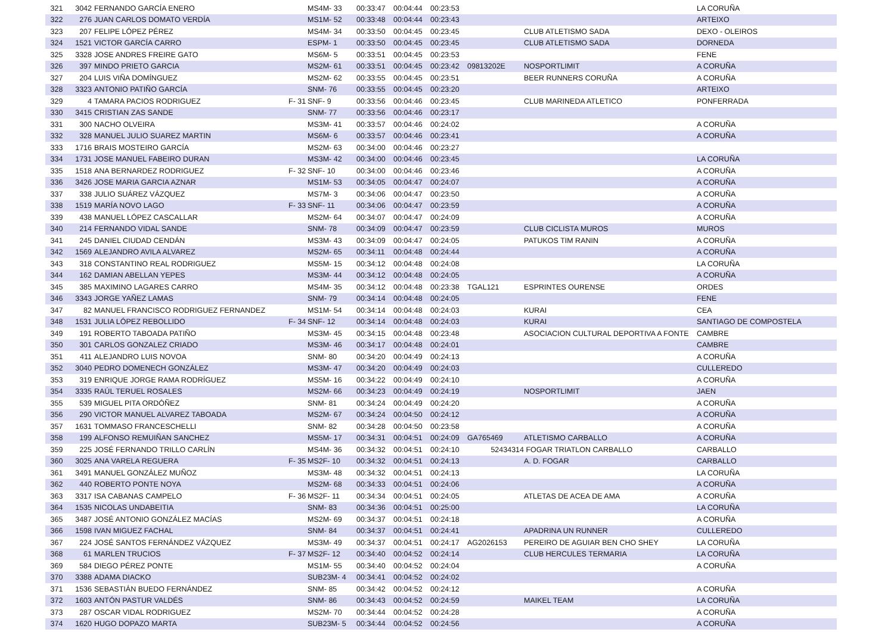| 321 | 3042 | FERNANDO GARCÍA ENERO | | MS4M- 33 | 00:33:47 | 00:04:44 | 00:23:53 | | | LA CORUÑA |
| 322 | 276 | JUAN CARLOS DOMATO VERDÍA | | MS1M- 52 | 00:33:48 | 00:04:44 | 00:23:43 | | | ARTEIXO |
| 323 | 207 | FELIPE LÓPEZ PÉREZ | | MS4M- 34 | 00:33:50 | 00:04:45 | 00:23:45 | | CLUB ATLETISMO SADA | DEXO - OLEIROS |
| 324 | 1521 | VICTOR GARCÍA CARRO | | ESPM- 1 | 00:33:50 | 00:04:45 | 00:23:45 | | CLUB ATLETISMO SADA | DORNEDA |
| 325 | 3328 | JOSE ANDRES FREIRE GATO | | MS6M- 5 | 00:33:51 | 00:04:45 | 00:23:53 | | | FENE |
| 326 | 397 | MINDO PRIETO GARCIA | | MS2M- 61 | 00:33:51 | 00:04:45 | 00:23:42 | 09813202E | NOSPORTLIMIT | A CORUÑA |
| 327 | 204 | LUIS VIÑA DOMÍNGUEZ | | MS2M- 62 | 00:33:55 | 00:04:45 | 00:23:51 | | BEER RUNNERS CORUÑA | A CORUÑA |
| 328 | 3323 | ANTONIO PATIÑO GARCÍA | | SNM- 76 | 00:33:55 | 00:04:45 | 00:23:20 | | | ARTEIXO |
| 329 | 4 | TAMARA PACIOS RODRIGUEZ | F- 31 | SNF- 9 | 00:33:56 | 00:04:46 | 00:23:45 | | CLUB MARINEDA ATLETICO | PONFERRADA |
| 330 | 3415 | CRISTIAN ZAS SANDE | | SNM- 77 | 00:33:56 | 00:04:46 | 00:23:17 | | | |
| 331 | 300 | NACHO OLVEIRA | | MS3M- 41 | 00:33:57 | 00:04:46 | 00:24:02 | | | A CORUÑA |
| 332 | 328 | MANUEL JULIO SUAREZ MARTIN | | MS6M- 6 | 00:33:57 | 00:04:46 | 00:23:41 | | | A CORUÑA |
| 333 | 1716 | BRAIS MOSTEIRO GARCÍA | | MS2M- 63 | 00:34:00 | 00:04:46 | 00:23:27 | | | |
| 334 | 1731 | JOSE MANUEL FABEIRO DURAN | | MS3M- 42 | 00:34:00 | 00:04:46 | 00:23:45 | | | LA CORUÑA |
| 335 | 1518 | ANA BERNARDEZ RODRIGUEZ | F- 32 | SNF- 10 | 00:34:00 | 00:04:46 | 00:23:46 | | | A CORUÑA |
| 336 | 3426 | JOSE MARIA GARCIA AZNAR | | MS1M- 53 | 00:34:05 | 00:04:47 | 00:24:07 | | | A CORUÑA |
| 337 | 338 | JULIO SUÁREZ VÁZQUEZ | | MS7M- 3 | 00:34:06 | 00:04:47 | 00:23:50 | | | A CORUÑA |
| 338 | 1519 | MARÍA NOVO LAGO | F- 33 | SNF- 11 | 00:34:06 | 00:04:47 | 00:23:59 | | | A CORUÑA |
| 339 | 438 | MANUEL LÓPEZ CASCALLAR | | MS2M- 64 | 00:34:07 | 00:04:47 | 00:24:09 | | | A CORUÑA |
| 340 | 214 | FERNANDO VIDAL SANDE | | SNM- 78 | 00:34:09 | 00:04:47 | 00:23:59 | | CLUB CICLISTA MUROS | MUROS |
| 341 | 245 | DANIEL CIUDAD CENDÁN | | MS3M- 43 | 00:34:09 | 00:04:47 | 00:24:05 | | PATUKOS TIM RANIN | A CORUÑA |
| 342 | 1569 | ALEJANDRO AVILA ALVAREZ | | MS2M- 65 | 00:34:11 | 00:04:48 | 00:24:44 | | | A CORUÑA |
| 343 | 318 | CONSTANTINO REAL RODRIGUEZ | | MS5M- 15 | 00:34:12 | 00:04:48 | 00:24:08 | | | LA CORUÑA |
| 344 | 162 | DAMIAN ABELLAN YEPES | | MS3M- 44 | 00:34:12 | 00:04:48 | 00:24:05 | | | A CORUÑA |
| 345 | 385 | MAXIMINO LAGARES CARRO | | MS4M- 35 | 00:34:12 | 00:04:48 | 00:23:38 | TGAL121 | ESPRINTES OURENSE | ORDES |
| 346 | 3343 | JORGE YAÑEZ LAMAS | | SNM- 79 | 00:34:14 | 00:04:48 | 00:24:05 | | | FENE |
| 347 | 82 | MANUEL FRANCISCO RODRIGUEZ FERNANDEZ | | MS1M- 54 | 00:34:14 | 00:04:48 | 00:24:03 | | KURAI | CEA |
| 348 | 1531 | JULIA LÓPEZ REBOLLIDO | F- 34 | SNF- 12 | 00:34:14 | 00:04:48 | 00:24:03 | | KURAI | SANTIAGO DE COMPOSTELA |
| 349 | 191 | ROBERTO TABOADA PATIÑO | | MS3M- 45 | 00:34:15 | 00:04:48 | 00:23:48 | | ASOCIACION CULTURAL DEPORTIVA A FONTE | CAMBRE |
| 350 | 301 | CARLOS GONZALEZ CRIADO | | MS3M- 46 | 00:34:17 | 00:04:48 | 00:24:01 | | | CAMBRE |
| 351 | 411 | ALEJANDRO LUIS NOVOA | | SNM- 80 | 00:34:20 | 00:04:49 | 00:24:13 | | | A CORUÑA |
| 352 | 3040 | PEDRO DOMENECH GONZÁLEZ | | MS3M- 47 | 00:34:20 | 00:04:49 | 00:24:03 | | | CULLEREDO |
| 353 | 319 | ENRIQUE JORGE RAMA RODRÍGUEZ | | MS5M- 16 | 00:34:22 | 00:04:49 | 00:24:10 | | | A CORUÑA |
| 354 | 3335 | RAÚL TERUEL ROSALES | | MS2M- 66 | 00:34:23 | 00:04:49 | 00:24:19 | | NOSPORTLIMIT | JAEN |
| 355 | 539 | MIGUEL PITA ORDÓÑEZ | | SNM- 81 | 00:34:24 | 00:04:49 | 00:24:20 | | | A CORUÑA |
| 356 | 290 | VICTOR MANUEL ALVAREZ TABOADA | | MS2M- 67 | 00:34:24 | 00:04:50 | 00:24:12 | | | A CORUÑA |
| 357 | 1631 | TOMMASO FRANCESCHELLI | | SNM- 82 | 00:34:28 | 00:04:50 | 00:23:58 | | | A CORUÑA |
| 358 | 199 | ALFONSO REMUIÑAN SANCHEZ | | MS5M- 17 | 00:34:31 | 00:04:51 | 00:24:09 | GA765469 | ATLETISMO CARBALLO | A CORUÑA |
| 359 | 225 | JOSÉ FERNANDO TRILLO CARLÍN | | MS4M- 36 | 00:34:32 | 00:04:51 | 00:24:10 | 52434314 | FOGAR TRIATLON CARBALLO | CARBALLO |
| 360 | 3025 | ANA VARELA REGUERA | F- 35 | MS2F- 10 | 00:34:32 | 00:04:51 | 00:24:13 | | A. D. FOGAR | CARBALLO |
| 361 | 3491 | MANUEL GONZÁLEZ MUÑOZ | | MS3M- 48 | 00:34:32 | 00:04:51 | 00:24:13 | | | LA CORUÑA |
| 362 | 440 | ROBERTO PONTE NOYA | | MS2M- 68 | 00:34:33 | 00:04:51 | 00:24:06 | | | A CORUÑA |
| 363 | 3317 | ISA CABANAS CAMPELO | F- 36 | MS2F- 11 | 00:34:34 | 00:04:51 | 00:24:05 | | ATLETAS DE ACEA DE AMA | A CORUÑA |
| 364 | 1535 | NICOLAS UNDABEITIA | | SNM- 83 | 00:34:36 | 00:04:51 | 00:25:00 | | | LA CORUÑA |
| 365 | 3487 | JOSÉ ANTONIO GONZÁLEZ MACÍAS | | MS2M- 69 | 00:34:37 | 00:04:51 | 00:24:18 | | | A CORUÑA |
| 366 | 1598 | IVAN MIGUEZ FACHAL | | SNM- 84 | 00:34:37 | 00:04:51 | 00:24:41 | | APADRINA UN RUNNER | CULLEREDO |
| 367 | 224 | JOSÉ SANTOS FERNÁNDEZ VÁZQUEZ | | MS3M- 49 | 00:34:37 | 00:04:51 | 00:24:17 | AG2026153 | PEREIRO DE AGUIAR BEN CHO SHEY | LA CORUÑA |
| 368 | 61 | MARLEN TRUCIOS | F- 37 | MS2F- 12 | 00:34:40 | 00:04:52 | 00:24:14 | | CLUB HERCULES TERMARIA | LA CORUÑA |
| 369 | 584 | DIEGO PÉREZ PONTE | | MS1M- 55 | 00:34:40 | 00:04:52 | 00:24:04 | | | A CORUÑA |
| 370 | 3388 | ADAMA DIACKO | | SUB23M- 4 | 00:34:41 | 00:04:52 | 00:24:02 | | | |
| 371 | 1536 | SEBASTIÁN BUEDO FERNÁNDEZ | | SNM- 85 | 00:34:42 | 00:04:52 | 00:24:12 | | | A CORUÑA |
| 372 | 1603 | ANTÓN PASTUR VALDÉS | | SNM- 86 | 00:34:43 | 00:04:52 | 00:24:59 | | MAIKEL TEAM | LA CORUÑA |
| 373 | 287 | OSCAR VIDAL RODRIGUEZ | | MS2M- 70 | 00:34:44 | 00:04:52 | 00:24:28 | | | A CORUÑA |
| 374 | 1620 | HUGO DOPAZO MARTA | | SUB23M- 5 | 00:34:44 | 00:04:52 | 00:24:56 | | | A CORUÑA |